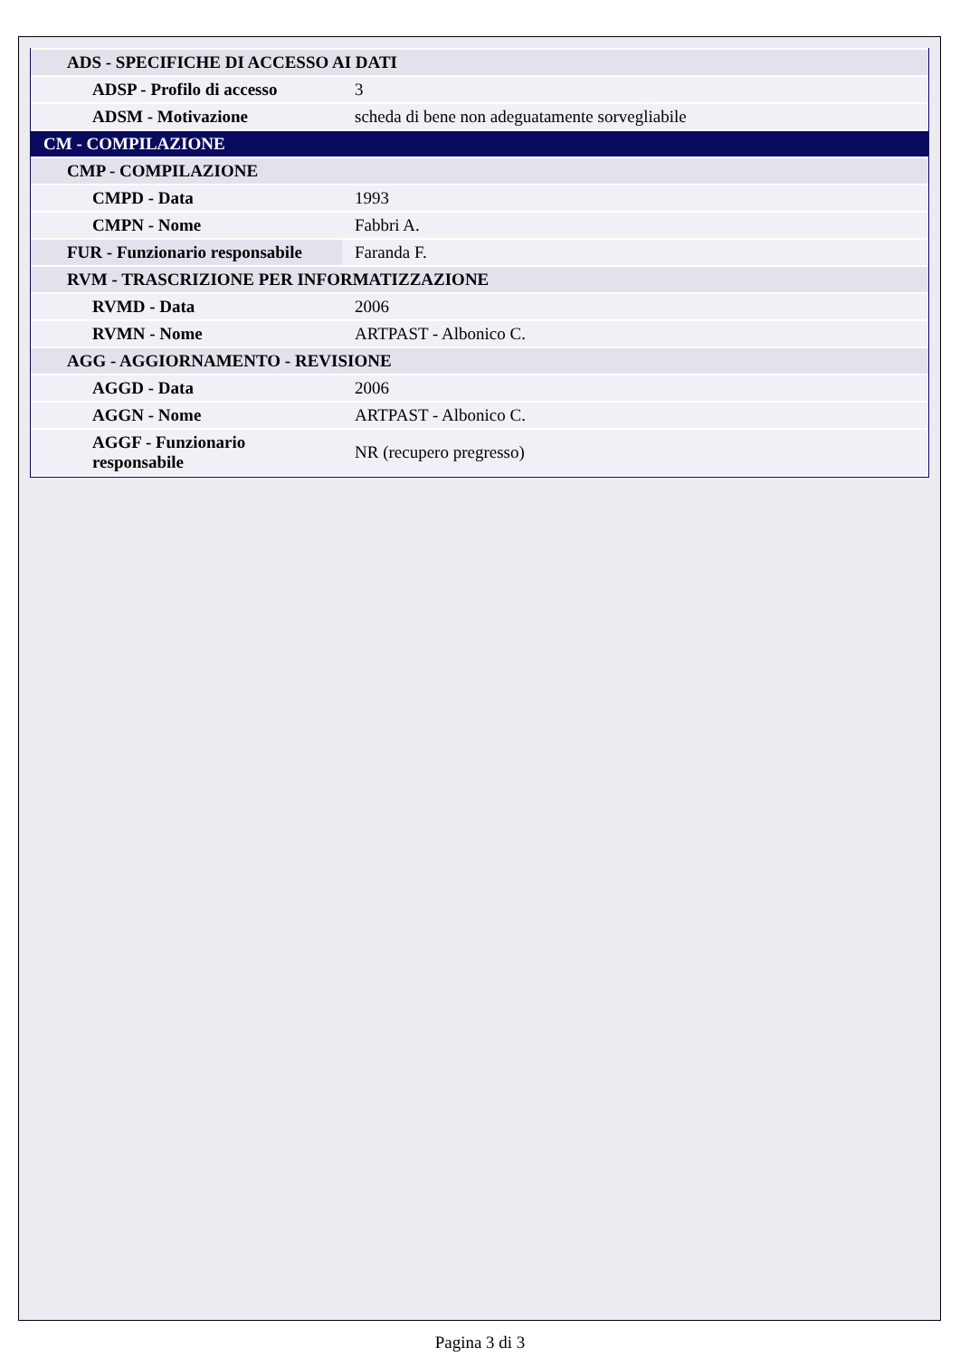| ADS - SPECIFICHE DI ACCESSO AI DATI | |
| ADSP - Profilo di accesso | 3 |
| ADSM - Motivazione | scheda di bene non adeguatamente sorvegliabile |
| CM - COMPILAZIONE | |
| CMP - COMPILAZIONE | |
| CMPD - Data | 1993 |
| CMPN - Nome | Fabbri A. |
| FUR - Funzionario responsabile | Faranda F. |
| RVM - TRASCRIZIONE PER INFORMATIZZAZIONE | |
| RVMD - Data | 2006 |
| RVMN - Nome | ARTPAST - Albonico C. |
| AGG - AGGIORNAMENTO - REVISIONE | |
| AGGD - Data | 2006 |
| AGGN - Nome | ARTPAST - Albonico C. |
| AGGF - Funzionario responsabile | NR (recupero pregresso) |
Pagina 3 di 3